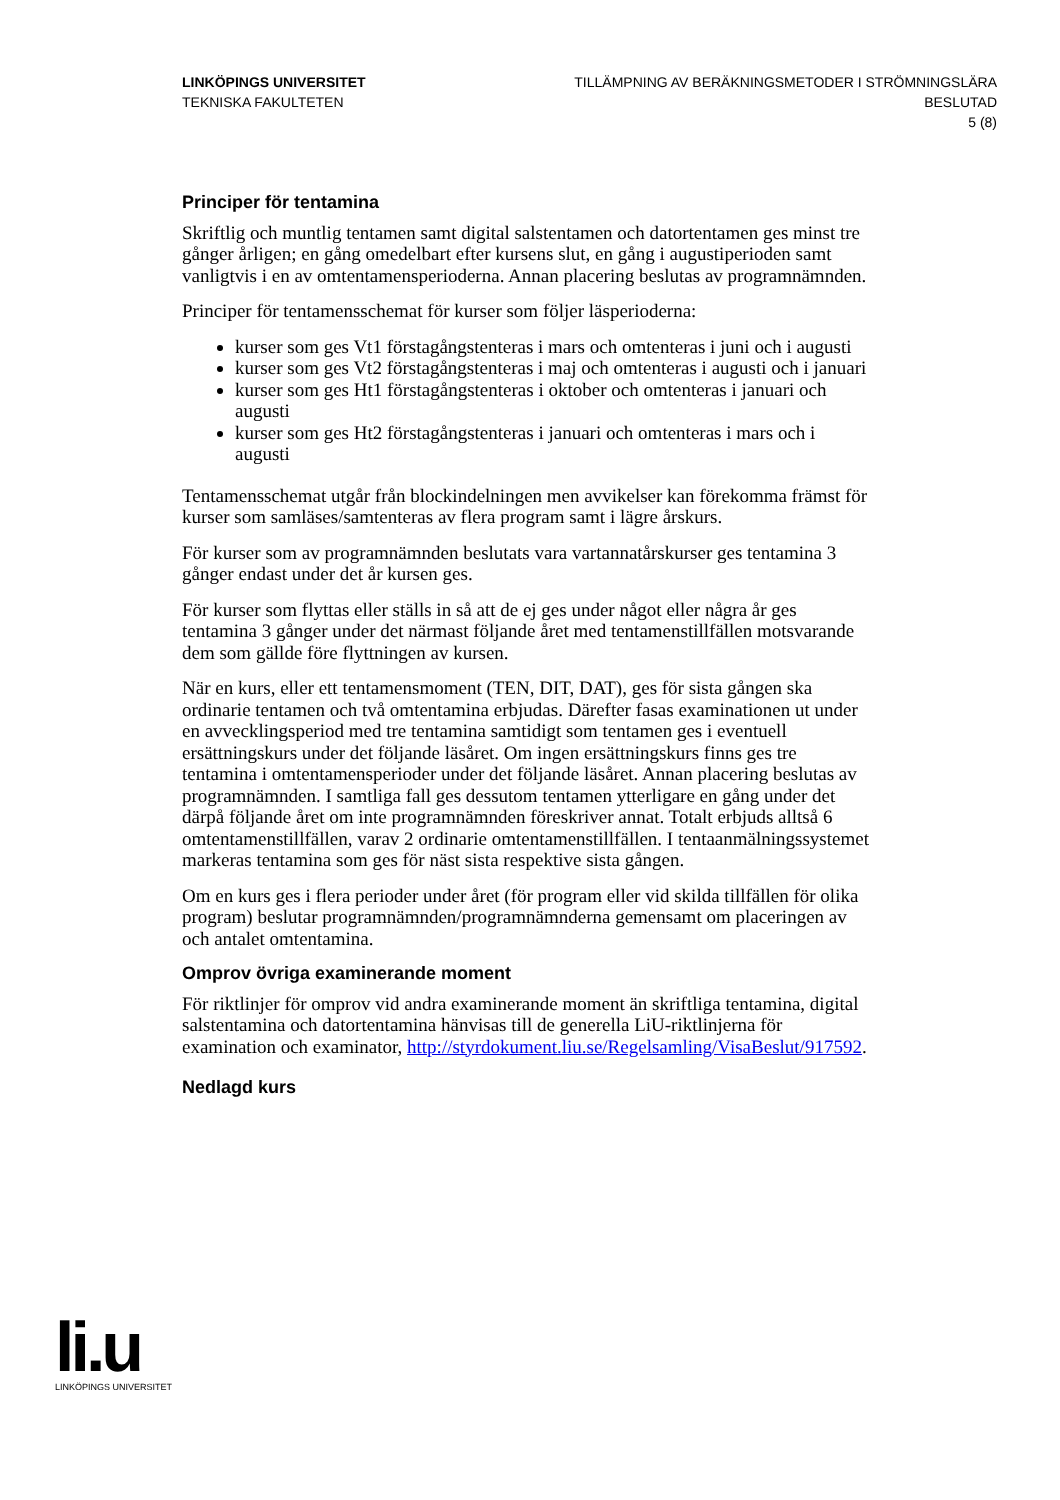LINKÖPINGS UNIVERSITET
TEKNISKA FAKULTETEN
TILLÄMPNING AV BERÄKNINGSMETODER I STRÖMNINGSLÄRA
BESLUTAD
5 (8)
Principer för tentamina
Skriftlig och muntlig tentamen samt digital salstentamen och datortentamen ges minst tre gånger årligen; en gång omedelbart efter kursens slut, en gång i augustiperioden samt vanligtvis i en av omtentamensperioderna. Annan placering beslutas av programnämnden.
Principer för tentamensschemat för kurser som följer läsperioderna:
kurser som ges Vt1 förstagångstenteras i mars och omtenteras i juni och i augusti
kurser som ges Vt2 förstagångstenteras i maj och omtenteras i augusti och i januari
kurser som ges Ht1 förstagångstenteras i oktober och omtenteras i januari och augusti
kurser som ges Ht2 förstagångstenteras i januari och omtenteras i mars och i augusti
Tentamensschemat utgår från blockindelningen men avvikelser kan förekomma främst för kurser som samläses/samtenteras av flera program samt i lägre årskurs.
För kurser som av programnämnden beslutats vara vartannatårskurser ges tentamina 3 gånger endast under det år kursen ges.
För kurser som flyttas eller ställs in så att de ej ges under något eller några år ges tentamina 3 gånger under det närmast följande året med tentamenstillfällen motsvarande dem som gällde före flyttningen av kursen.
När en kurs, eller ett tentamensmoment (TEN, DIT, DAT), ges för sista gången ska ordinarie tentamen och två omtentamina erbjudas. Därefter fasas examinationen ut under en avvecklingsperiod med tre tentamina samtidigt som tentamen ges i eventuell ersättningskurs under det följande läsåret. Om ingen ersättningskurs finns ges tre tentamina i omtentamensperioder under det följande läsåret. Annan placering beslutas av programnämnden. I samtliga fall ges dessutom tentamen ytterligare en gång under det därpå följande året om inte programnämnden föreskriver annat. Totalt erbjuds alltså 6 omtentamenstillfällen, varav 2 ordinarie omtentamenstillfällen. I tentaanmälningssystemet markeras tentamina som ges för näst sista respektive sista gången.
Om en kurs ges i flera perioder under året (för program eller vid skilda tillfällen för olika program) beslutar programnämnden/programnämnderna gemensamt om placeringen av och antalet omtentamina.
Omprov övriga examinerande moment
För riktlinjer för omprov vid andra examinerande moment än skriftliga tentamina, digital salstentamina och datortentamina hänvisas till de generella LiU-riktlinjerna för examination och examinator, http://styrdokument.liu.se/Regelsamling/VisaBeslut/917592.
Nedlagd kurs
li.u
LINKÖPINGS UNIVERSITET